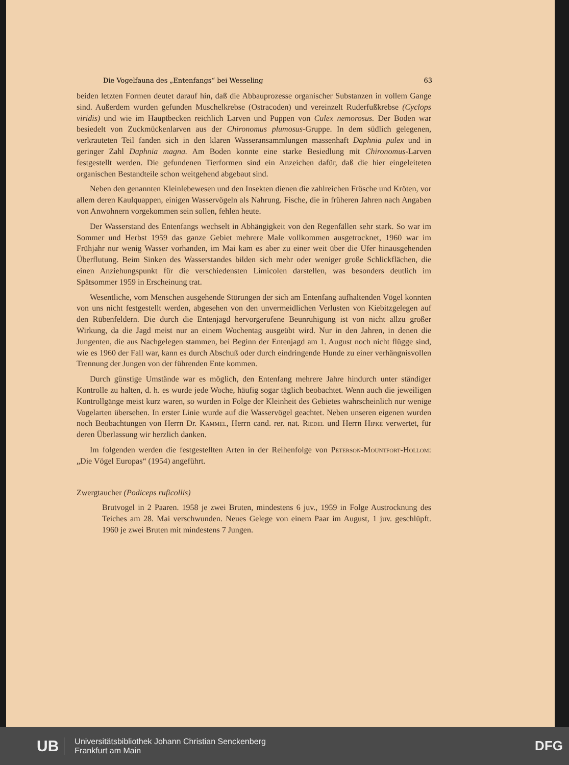Die Vogelfauna des „Entenfangs“ bei Wesseling 63
beiden letzten Formen deutet darauf hin, daß die Abbauprozesse organischer Substanzen in vollem Gange sind. Außerdem wurden gefunden Muschelkrebse (Ostracoden) und vereinzelt Ruderfußkrebse (Cyclops viridis) und wie im Hauptbecken reichlich Larven und Puppen von Culex nemorosus. Der Boden war besiedelt von Zuckmückenlarven aus der Chironomus plumosus-Gruppe. In dem südlich gelegenen, verkrauteten Teil fanden sich in den klaren Wasseransammlungen massenhaft Daphnia pulex und in geringer Zahl Daphnia magna. Am Boden konnte eine starke Besiedlung mit Chironomus-Larven festgestellt werden. Die gefundenen Tierformen sind ein Anzeichen dafür, daß die hier eingeleiteten organischen Bestandteile schon weitgehend abgebaut sind.
Neben den genannten Kleinlebewesen und den Insekten dienen die zahlreichen Frösche und Kröten, vor allem deren Kaulquappen, einigen Wasservögeln als Nahrung. Fische, die in früheren Jahren nach Angaben von Anwohnern vorgekommen sein sollen, fehlen heute.
Der Wasserstand des Entenfangs wechselt in Abhängigkeit von den Regenfällen sehr stark. So war im Sommer und Herbst 1959 das ganze Gebiet mehrere Male vollkommen ausgetrocknet, 1960 war im Frühjahr nur wenig Wasser vorhanden, im Mai kam es aber zu einer weit über die Ufer hinausgehenden Überflutung. Beim Sinken des Wasserstandes bilden sich mehr oder weniger große Schlickflächen, die einen Anziehungspunkt für die verschiedensten Limicolen darstellen, was besonders deutlich im Spätsommer 1959 in Erscheinung trat.
Wesentliche, vom Menschen ausgehende Störungen der sich am Entenfang aufhaltenden Vögel konnten von uns nicht festgestellt werden, abgesehen von den unvermeidlichen Verlusten von Kiebitzgelegen auf den Rübenfeldern. Die durch die Entenjagd hervorgerufene Beunruhigung ist von nicht allzu großer Wirkung, da die Jagd meist nur an einem Wochentag ausgeübt wird. Nur in den Jahren, in denen die Jungenten, die aus Nachgelegen stammen, bei Beginn der Entenjagd am 1. August noch nicht flügge sind, wie es 1960 der Fall war, kann es durch Abschuß oder durch eindringende Hunde zu einer verhängnisvollen Trennung der Jungen von der führenden Ente kommen.
Durch günstige Umstände war es möglich, den Entenfang mehrere Jahre hindurch unter ständiger Kontrolle zu halten, d. h. es wurde jede Woche, häufig sogar täglich beobachtet. Wenn auch die jeweiligen Kontrollgänge meist kurz waren, so wurden in Folge der Kleinheit des Gebietes wahrscheinlich nur wenige Vogelarten übersehen. In erster Linie wurde auf die Wasservögel geachtet. Neben unseren eigenen wurden noch Beobachtungen von Herrn Dr. Kammel, Herrn cand. rer. nat. Riedel und Herrn Hipke verwertet, für deren Überlassung wir herzlich danken.
Im folgenden werden die festgestellten Arten in der Reihenfolge von Peterson-Mountfort-Hollom: „Die Vögel Europas“ (1954) angeführt.
Zwergtaucher (Podiceps ruficollis)
Brutvogel in 2 Paaren. 1958 je zwei Bruten, mindestens 6 juv., 1959 in Folge Austrocknung des Teiches am 28. Mai verschwunden. Neues Gelege von einem Paar im August, 1 juv. geschlüpft. 1960 je zwei Bruten mit mindestens 7 Jungen.
UB Universitätsbibliothek Johann Christian Senckenberg
Frankfurt am Main DFG